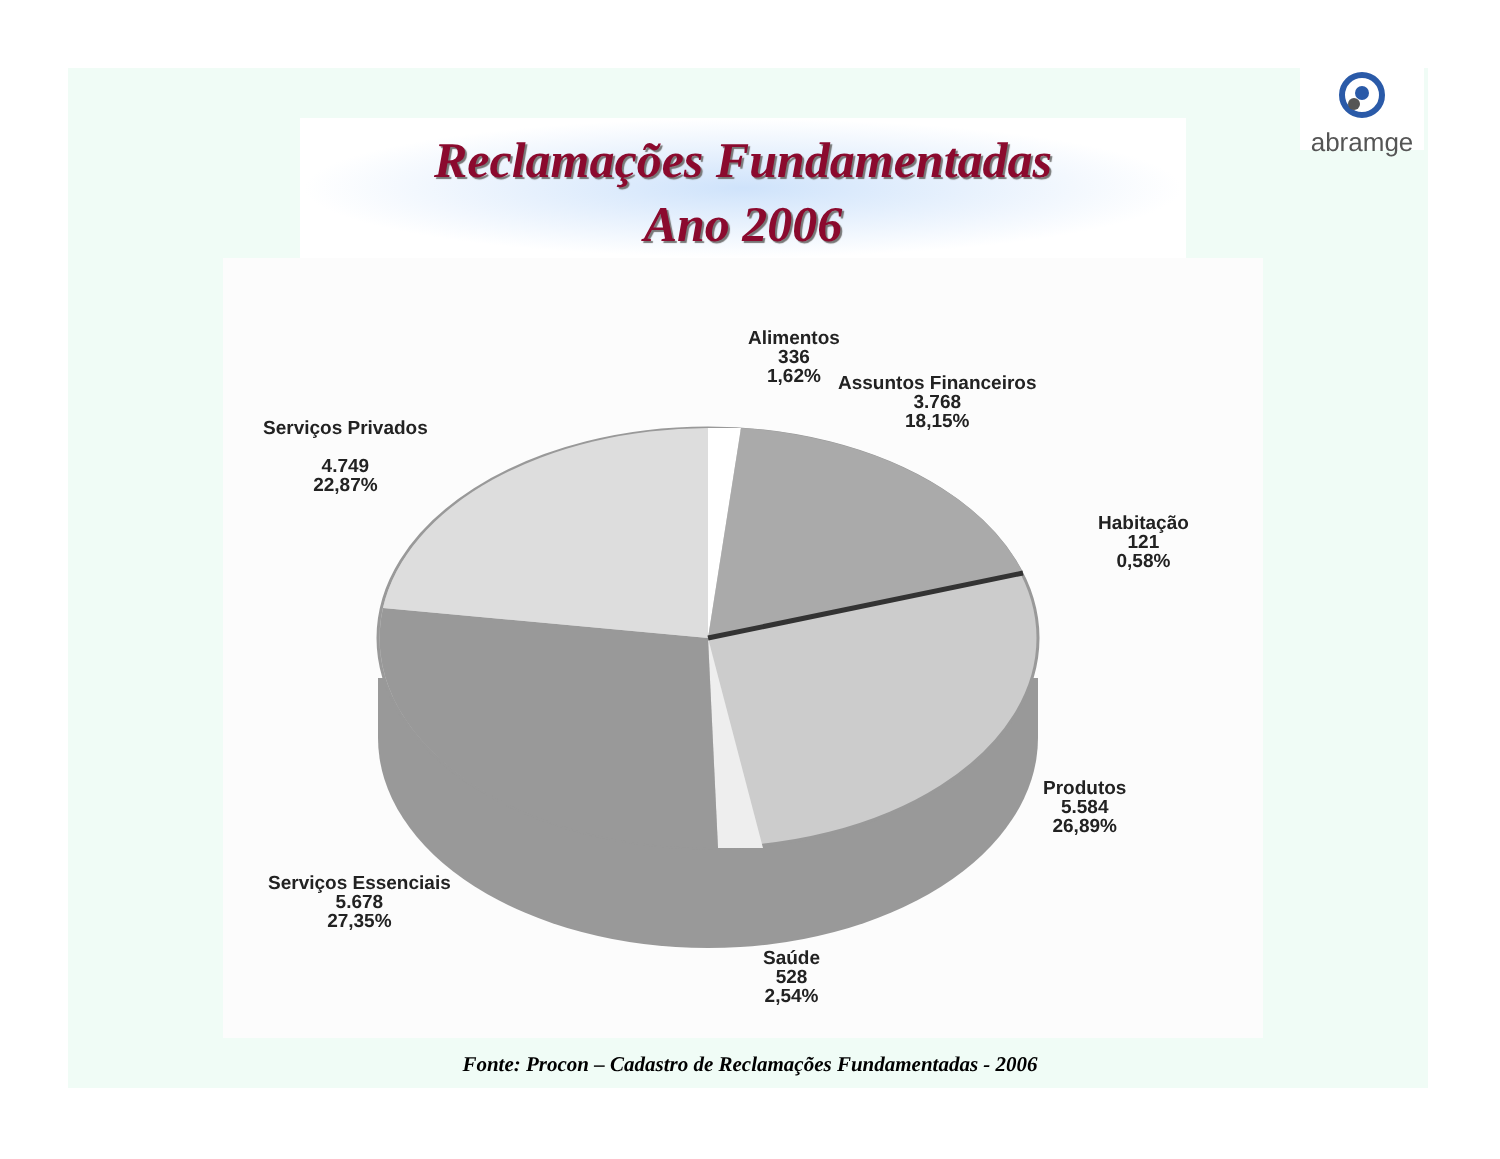abramge
Reclamações Fundamentadas
Ano 2006
Alimentos
336
1,62%
Assuntos Financeiros
3.768
18,15%
Serviços Privados
4.749
22,87%
Habitação
121
0,58%
Produtos
5.584
26,89%
Serviços Essenciais
5.678
27,35%
Saúde
528
2,54%
Fonte: Procon – Cadastro de Reclamações Fundamentadas - 2006